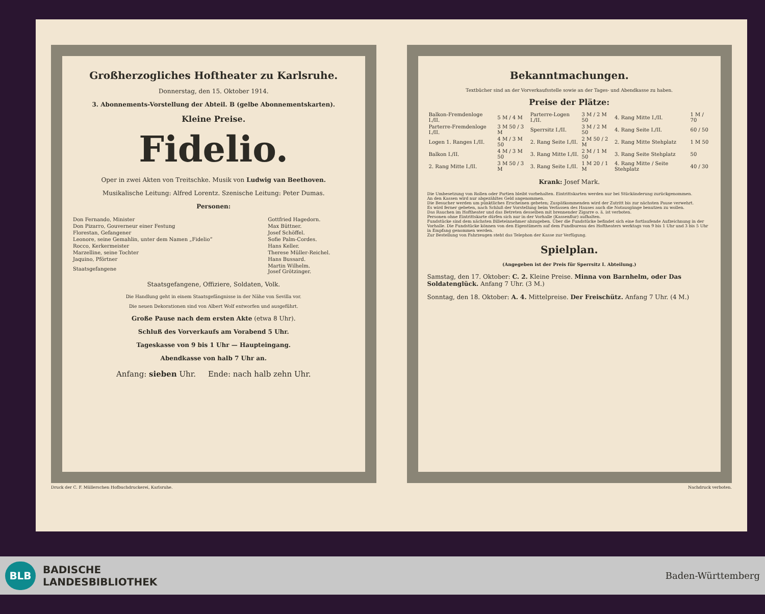Großherzogliches Hoftheater zu Karlsruhe.
Donnerstag, den 15. Oktober 1914.
3. Abonnements-Vorstellung der Abteil. B (gelbe Abonnementskarten).
Kleine Preise.
Fidelio.
Oper in zwei Akten von Treitschke. Musik von Ludwig van Beethoven.
Musikalische Leitung: Alfred Lorentz. Szenische Leitung: Peter Dumas.
Personen:
| Don Fernando, Minister | Gottfried Hagedorn. |
| Don Pizarro, Gouverneur einer Festung | Max Büttner. |
| Florestan, Gefangener | Josef Schöffel. |
| Leonore, seine Gemahlin, unter dem Namen „Fidelio“ | Sofie Palm-Cordes. |
| Rocco, Kerkermeister | Hans Keller. |
| Marzelline, seine Tochter | Therese Müller-Reichel. |
| Jaquino, Pförtner | Hans Bussard. |
| Staatsgefangene | Martin Wilhelm. Josef Grötzinger. |
Staatsgefangene, Offiziere, Soldaten, Volk.
Die Handlung geht in einem Staatsgefängnisse in der Nähe von Sevilla vor.
Die neuen Dekorationen sind von Albert Wolf entworfen und ausgeführt.
Große Pause nach dem ersten Akte (etwa 8 Uhr).
Schluß des Vorverkaufs am Vorabend 5 Uhr.
Tageskasse von 9 bis 1 Uhr — Haupteingang.
Abendkasse von halb 7 Uhr an.
Anfang: sieben Uhr. Ende: nach halb zehn Uhr.
Druck der C. F. Müllerschen Hofbuchdruckerei, Karlsruhe.
Bekanntmachungen.
Textbücher sind an der Vorverkaufsstelle sowie an der Tages- und Abendkasse zu haben.
Preise der Plätze:
| Balkon-Fremdenloge I./II. | 5 M / 4 M | Parterre-Logen I./II. | 3 M / 2 M 50 | 4. Rang Mitte I./II. | 1 M / 70 |
| Parterre-Fremdenloge I./II. | 3 M 50 / 3 M | Sperrsitz I./II. | 3 M / 2 M 50 | 4. Rang Seite I./II. | 60 / 50 |
| Logen 1. Ranges I./II. | 4 M / 3 M 50 | 2. Rang Seite I./II. | 2 M 50 / 2 M | 2. Rang Mitte Stehplatz | 1 M 50 |
| Balkon I./II. | 4 M / 3 M 50 | 3. Rang Mitte I./II. | 2 M / 1 M 50 | 3. Rang Seite Stehplatz | 50 |
| 2. Rang Mitte I./II. | 3 M 50 / 3 M | 3. Rang Seite I./II. | 1 M 20 / 1 M | 4. Rang Mitte / Seite Stehplatz | 40 / 30 |
Krank: Josef Mark.
Die Umbesetzung von Rollen oder Partien bleibt vorbehalten. Eintrittskarten werden nur bei Stückänderung zurückgenommen.
An den Kassen wird nur abgezähltes Geld angenommen.
Die Besucher werden um pünktliches Erscheinen gebeten; Zuspätkommenden wird der Zutritt bis zur nächsten Pause verwehrt.
Es wird ferner gebeten, nach Schluß der Vorstellung beim Verlassen des Hauses auch die Notausgänge benutzen zu wollen.
Das Rauchen im Hoftheater und das Betreten desselben mit brennender Zigarre o. ä. ist verboten.
Personen ohne Eintrittskarte dürfen sich nur in der Vorhalle (Kassenflur) aufhalten.
Fundstücke sind dem nächsten Billeteinnehmer abzugeben. Über die Fundstücke befindet sich eine fortlaufende Aufzeichnung in der Vorhalle. Die Fundstücke können von den Eigentümern auf dem Fundbureau des Hoftheaters werktags von 9 bis 1 Uhr und 3 bis 5 Uhr in Empfang genommen werden.
Zur Bestellung von Fahrzeugen steht das Telephon der Kasse zur Verfügung.
Spielplan.
(Angegeben ist der Preis für Sperrsitz I. Abteilung.)
Samstag, den 17. Oktober: C. 2. Kleine Preise. Minna von Barnhelm, oder Das Soldatenglück. Anfang 7 Uhr. (3 M.)
Sonntag, den 18. Oktober: A. 4. Mittelpreise. Der Freischütz. Anfang 7 Uhr. (4 M.)
Nachdruck verboten.
BLB
BADISCHE
LANDESBIBLIOTHEK
Baden-Württemberg